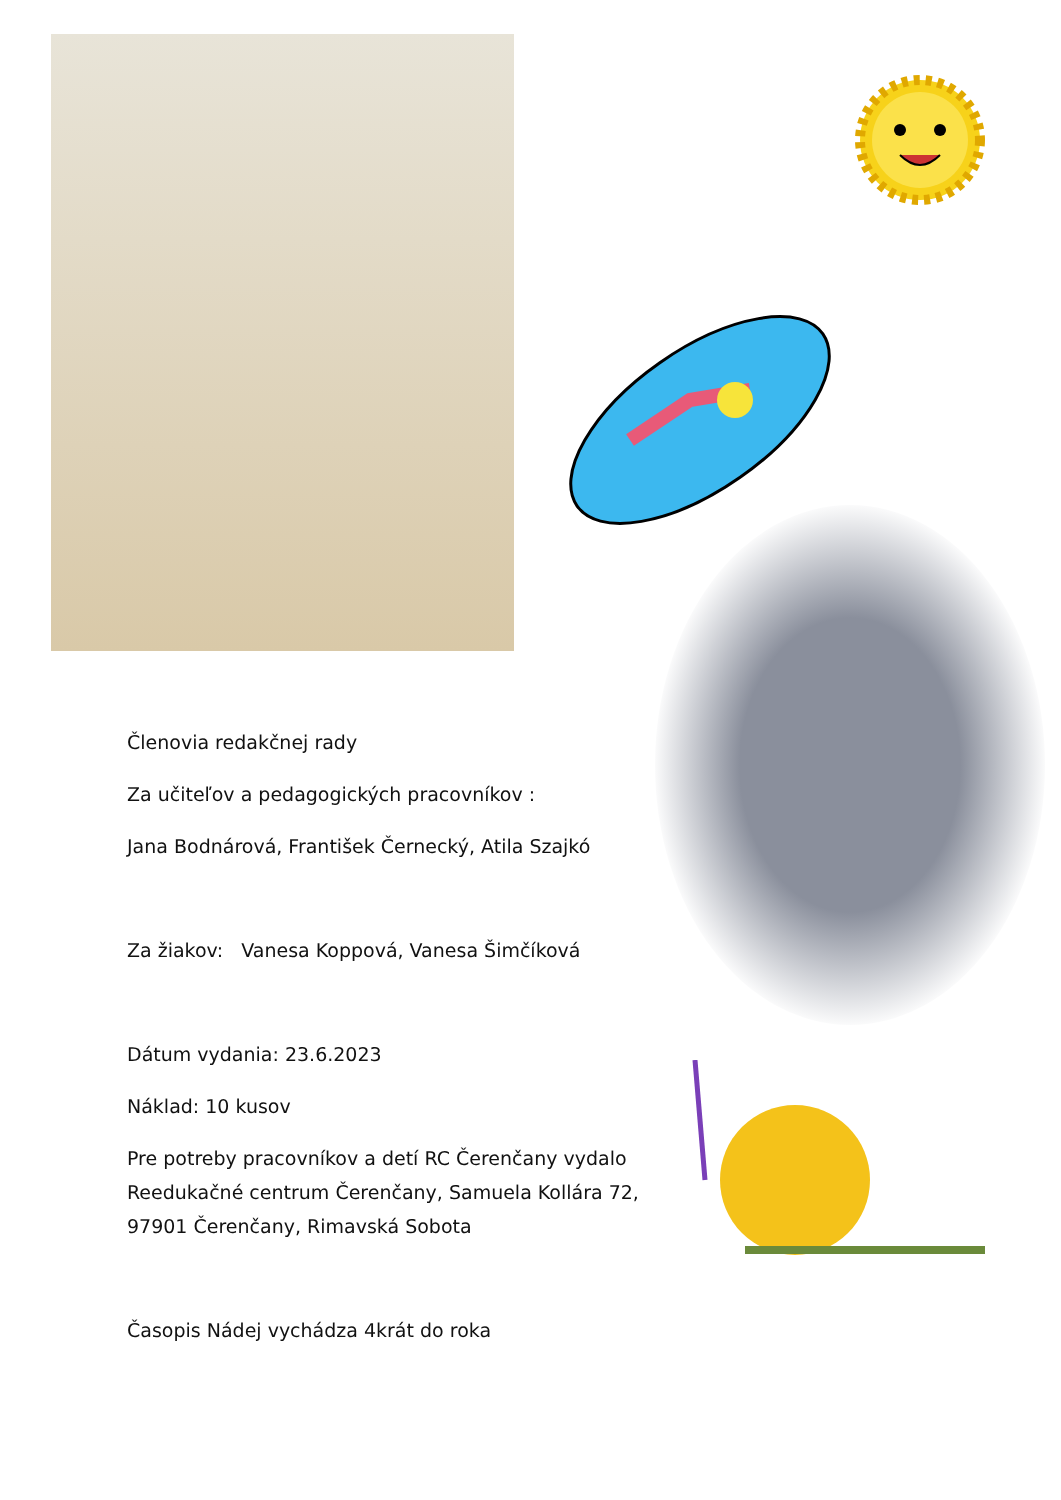Členovia redakčnej rady
Za učiteľov a pedagogických pracovníkov :
Jana Bodnárová, František Černecký, Atila Szajkó
Za žiakov: Vanesa Koppová, Vanesa Šimčíková
Dátum vydania: 23.6.2023
Náklad: 10 kusov
Pre potreby pracovníkov a detí RC Čerenčany vydalo Reedukačné centrum Čerenčany, Samuela Kollára 72, 97901 Čerenčany, Rimavská Sobota
Časopis Nádej vychádza 4krát do roka